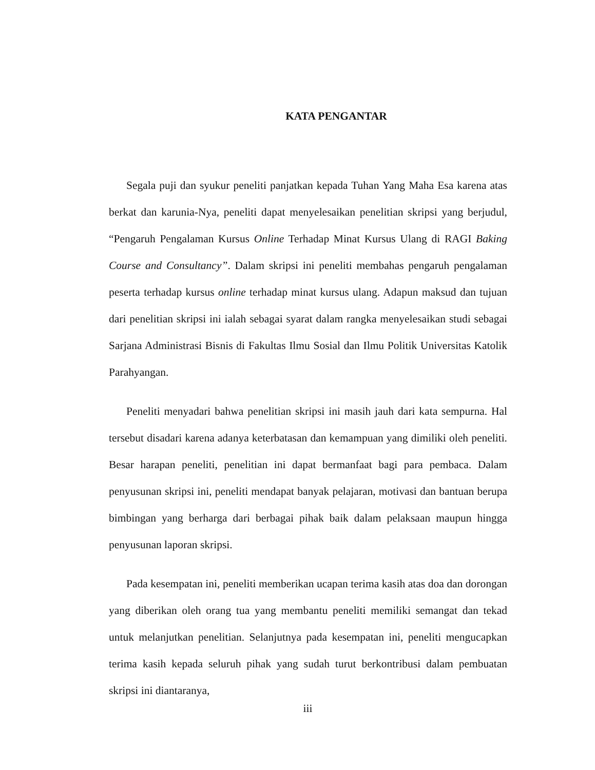KATA PENGANTAR
Segala puji dan syukur peneliti panjatkan kepada Tuhan Yang Maha Esa karena atas berkat dan karunia-Nya, peneliti dapat menyelesaikan penelitian skripsi yang berjudul, “Pengaruh Pengalaman Kursus Online Terhadap Minat Kursus Ulang di RAGI Baking Course and Consultancy”. Dalam skripsi ini peneliti membahas pengaruh pengalaman peserta terhadap kursus online terhadap minat kursus ulang. Adapun maksud dan tujuan dari penelitian skripsi ini ialah sebagai syarat dalam rangka menyelesaikan studi sebagai Sarjana Administrasi Bisnis di Fakultas Ilmu Sosial dan Ilmu Politik Universitas Katolik Parahyangan.
Peneliti menyadari bahwa penelitian skripsi ini masih jauh dari kata sempurna. Hal tersebut disadari karena adanya keterbatasan dan kemampuan yang dimiliki oleh peneliti. Besar harapan peneliti, penelitian ini dapat bermanfaat bagi para pembaca. Dalam penyusunan skripsi ini, peneliti mendapat banyak pelajaran, motivasi dan bantuan berupa bimbingan yang berharga dari berbagai pihak baik dalam pelaksaan maupun hingga penyusunan laporan skripsi.
Pada kesempatan ini, peneliti memberikan ucapan terima kasih atas doa dan dorongan yang diberikan oleh orang tua yang membantu peneliti memiliki semangat dan tekad untuk melanjutkan penelitian. Selanjutnya pada kesempatan ini, peneliti mengucapkan terima kasih kepada seluruh pihak yang sudah turut berkontribusi dalam pembuatan skripsi ini diantaranya,
iii